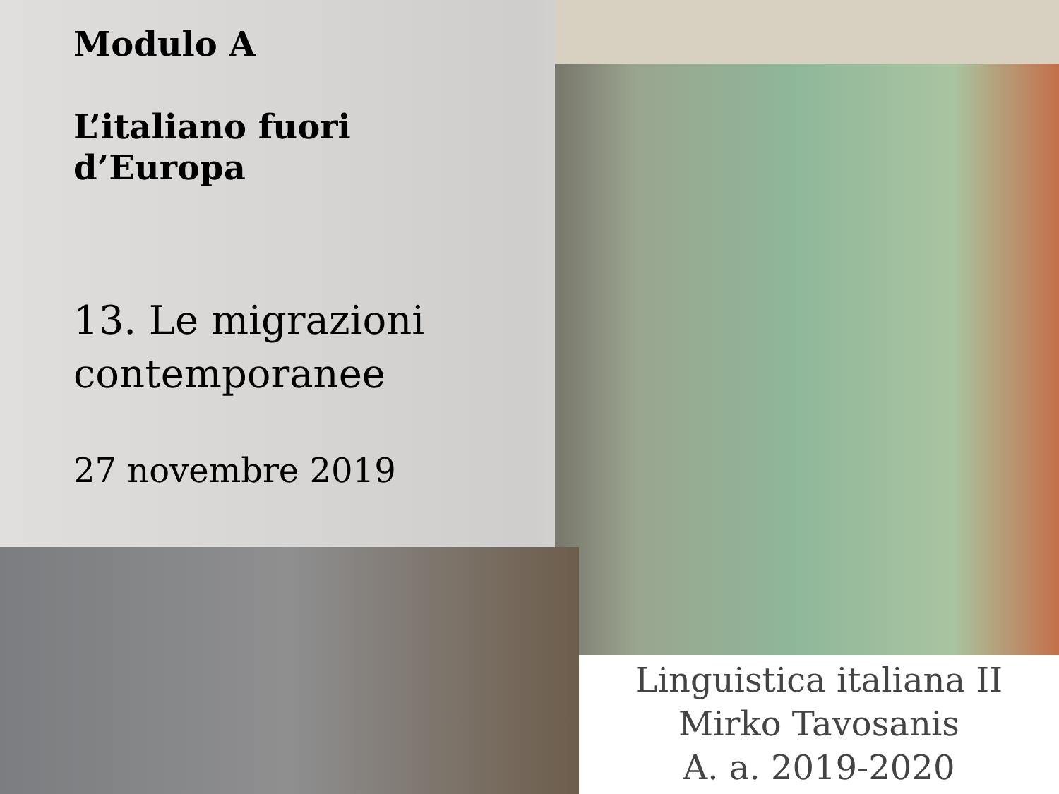Modulo A
L’italiano fuori
d’Europa
13. Le migrazioni
contemporanee
27 novembre 2019
Linguistica italiana II
Mirko Tavosanis
A. a. 2019-2020